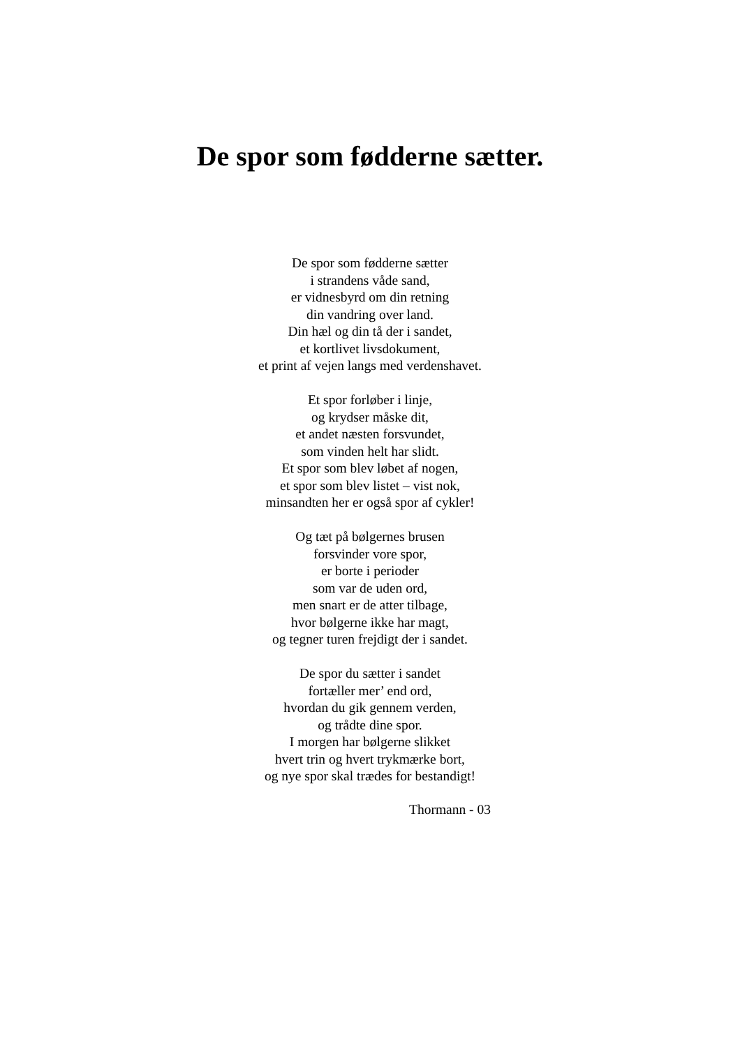De spor som fødderne sætter.
De spor som fødderne sætter
i strandens våde sand,
er vidnesbyrd om din retning
din vandring over land.
Din hæl og din tå der i sandet,
et kortlivet livsdokument,
et print af vejen langs med verdenshavet.
Et spor forløber i linje,
og krydser måske dit,
et andet næsten forsvundet,
som vinden helt har slidt.
Et spor som blev løbet af nogen,
et spor som blev listet – vist nok,
minsandten her er også spor af cykler!
Og tæt på bølgernes brusen
forsvinder vore spor,
er borte i perioder
som var de uden ord,
men snart er de atter tilbage,
hvor bølgerne ikke har magt,
og tegner turen frejdigt der i sandet.
De spor du sætter i sandet
fortæller mer’ end ord,
hvordan du gik gennem verden,
og trådte dine spor.
I morgen har bølgerne slikket
hvert trin og hvert trykmærke bort,
og nye spor skal trædes for bestandigt!
Thormann - 03